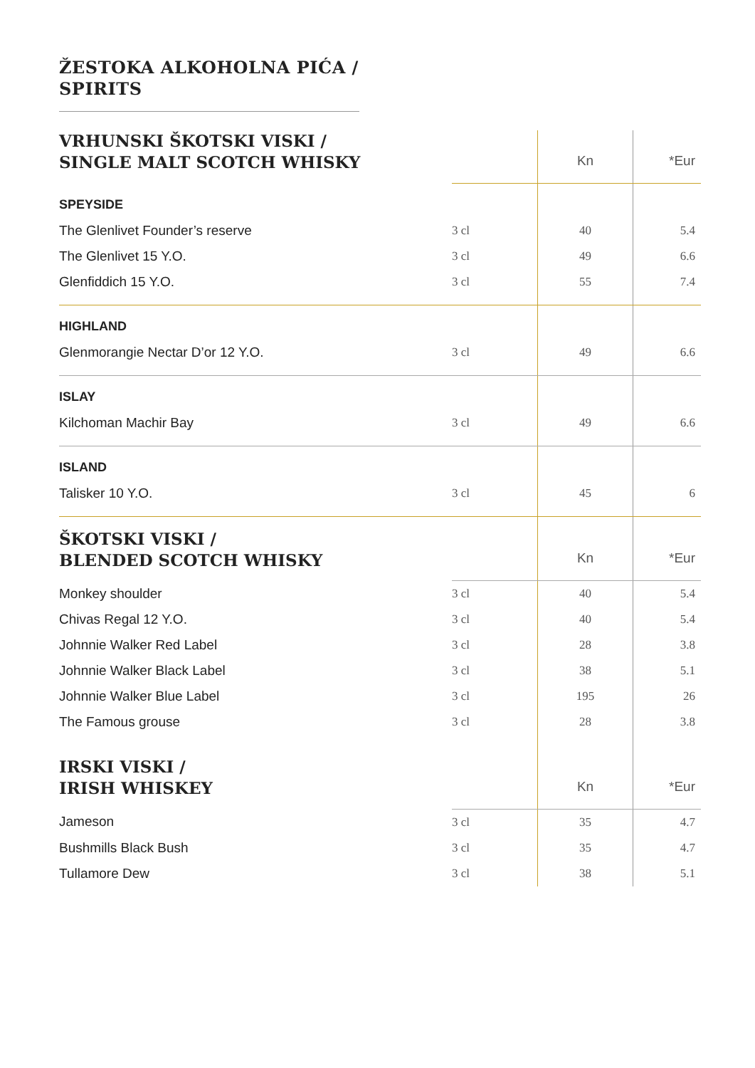ŽESTOKA ALKOHOLNA PIĆA /
SPIRITS
| VRHUNSKI ŠKOTSKI VISKI / SINGLE MALT SCOTCH WHISKY | | Kn | *Eur |
| SPEYSIDE | | | |
| The Glenlivet Founder’s reserve | 3 cl | 40 | 5.4 |
| The Glenlivet 15 Y.O. | 3 cl | 49 | 6.6 |
| Glenfiddich 15 Y.O. | 3 cl | 55 | 7.4 |
| HIGHLAND | | | |
| Glenmorangie Nectar D’or 12 Y.O. | 3 cl | 49 | 6.6 |
| ISLAY | | | |
| Kilchoman Machir Bay | 3 cl | 49 | 6.6 |
| ISLAND | | | |
| Talisker 10 Y.O. | 3 cl | 45 | 6 |
| ŠKOTSKI VISKI / BLENDED SCOTCH WHISKY | | Kn | *Eur |
| Monkey shoulder | 3 cl | 40 | 5.4 |
| Chivas Regal 12 Y.O. | 3 cl | 40 | 5.4 |
| Johnnie Walker Red Label | 3 cl | 28 | 3.8 |
| Johnnie Walker Black Label | 3 cl | 38 | 5.1 |
| Johnnie Walker Blue Label | 3 cl | 195 | 26 |
| The Famous grouse | 3 cl | 28 | 3.8 |
| IRSKI VISKI / IRISH WHISKEY | | Kn | *Eur |
| Jameson | 3 cl | 35 | 4.7 |
| Bushmills Black Bush | 3 cl | 35 | 4.7 |
| Tullamore Dew | 3 cl | 38 | 5.1 |